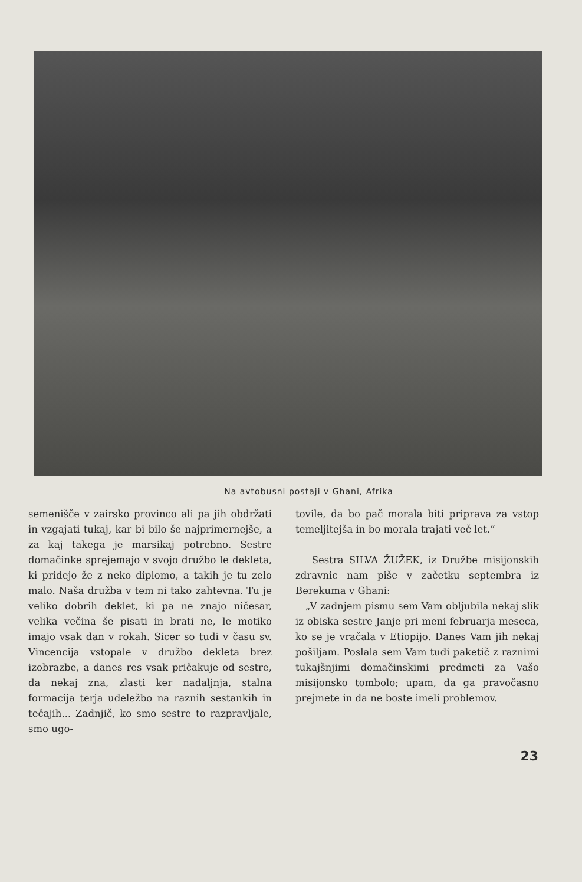Na avtobusni postaji v Ghani, Afrika
semenišče v zairsko provinco ali pa jih obdržati in vzgajati tukaj, kar bi bilo še najprimernejše, a za kaj takega je marsikaj potrebno. Sestre domačinke sprejemajo v svojo družbo le dekleta, ki pridejo že z neko diplomo, a takih je tu zelo malo. Naša družba v tem ni tako zahtevna. Tu je veliko dobrih deklet, ki pa ne znajo ničesar, velika večina še pisati in brati ne, le motiko imajo vsak dan v rokah. Sicer so tudi v času sv. Vincencija vstopale v družbo dekleta brez izobrazbe, a danes res vsak pričakuje od sestre, da nekaj zna, zlasti ker nadaljnja, stalna formacija terja udeležbo na raznih sestankih in tečajih... Zadnjič, ko smo sestre to razpravljale, smo ugo-
tovile, da bo pač morala biti priprava za vstop temeljitejša in bo morala trajati več let.“
Sestra SILVA ŽUŽEK, iz Družbe misijonskih zdravnic nam piše v začetku septembra iz Berekuma v Ghani:
„V zadnjem pismu sem Vam obljubila nekaj slik iz obiska sestre Janje pri meni februarja meseca, ko se je vračala v Etiopijo. Danes Vam jih nekaj pošiljam. Poslala sem Vam tudi paketič z raznimi tukajšnjimi domačinskimi predmeti za Vašo misijonsko tombolo; upam, da ga pravočasno prejmete in da ne boste imeli problemov.
23